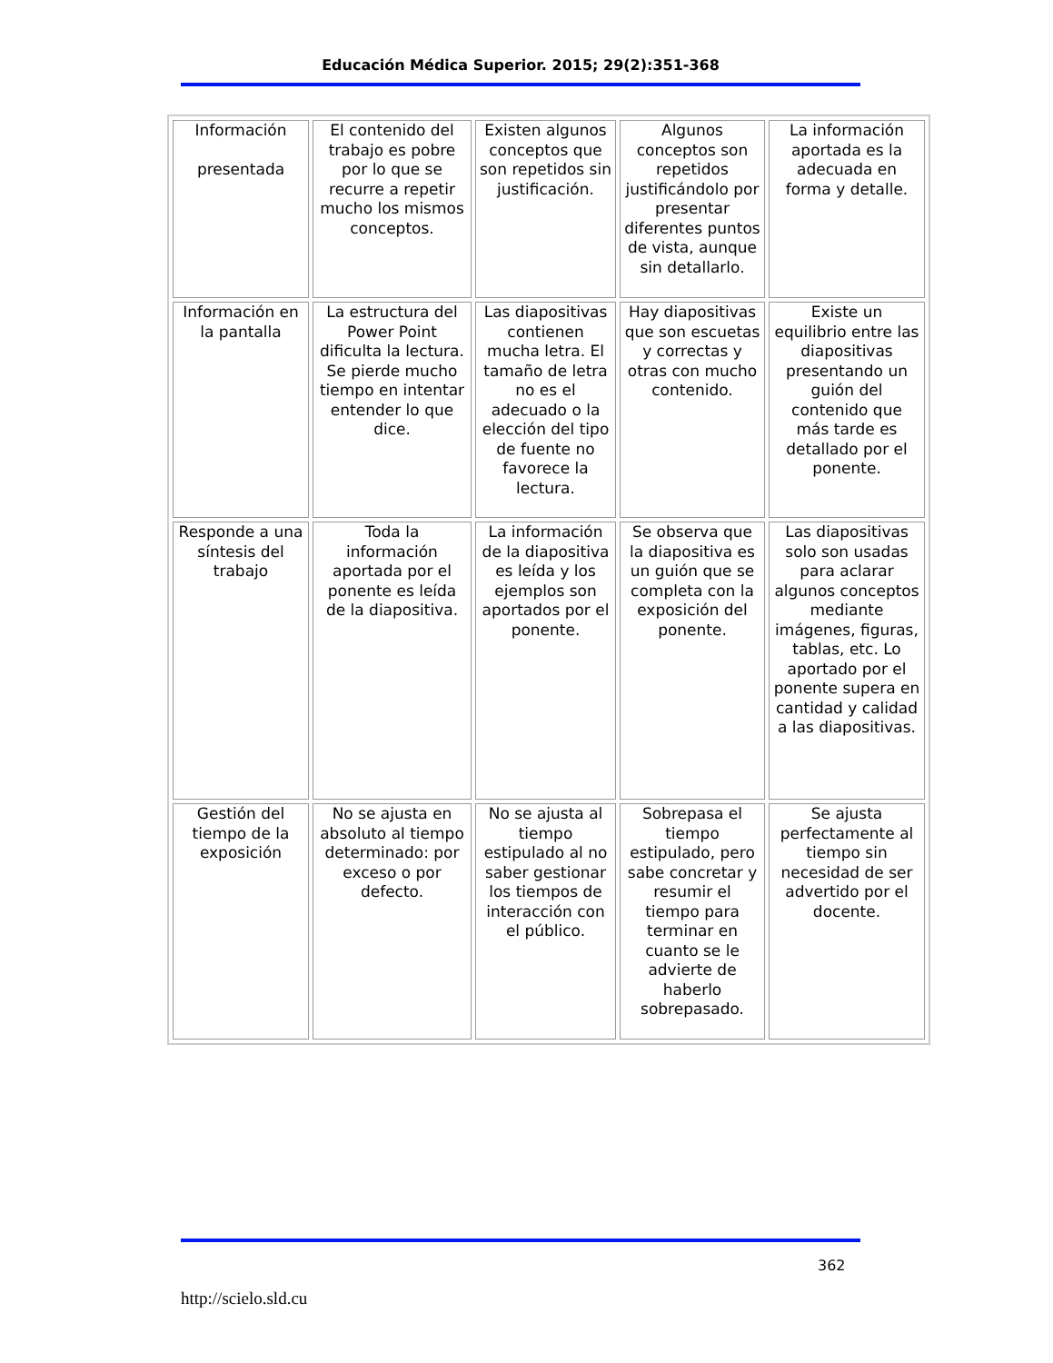Educación Médica Superior. 2015; 29(2):351-368
| Información presentada | El contenido del trabajo es pobre por lo que se recurre a repetir mucho los mismos conceptos. | Existen algunos conceptos que son repetidos sin justificación. | Algunos conceptos son repetidos justificándolo por presentar diferentes puntos de vista, aunque sin detallarlo. | La información aportada es la adecuada en forma y detalle. |
| Información en la pantalla | La estructura del Power Point dificulta la lectura. Se pierde mucho tiempo en intentar entender lo que dice. | Las diapositivas contienen mucha letra. El tamaño de letra no es el adecuado o la elección del tipo de fuente no favorece la lectura. | Hay diapositivas que son escuetas y correctas y otras con mucho contenido. | Existe un equilibrio entre las diapositivas presentando un guión del contenido que más tarde es detallado por el ponente. |
| Responde a una síntesis del trabajo | Toda la información aportada por el ponente es leída de la diapositiva. | La información de la diapositiva es leída y los ejemplos son aportados por el ponente. | Se observa que la diapositiva es un guión que se completa con la exposición del ponente. | Las diapositivas solo son usadas para aclarar algunos conceptos mediante imágenes, figuras, tablas, etc. Lo aportado por el ponente supera en cantidad y calidad a las diapositivas. |
| Gestión del tiempo de la exposición | No se ajusta en absoluto al tiempo determinado: por exceso o por defecto. | No se ajusta al tiempo estipulado al no saber gestionar los tiempos de interacción con el público. | Sobrepasa el tiempo estipulado, pero sabe concretar y resumir el tiempo para terminar en cuanto se le advierte de haberlo sobrepasado. | Se ajusta perfectamente al tiempo sin necesidad de ser advertido por el docente. |
362
http://scielo.sld.cu